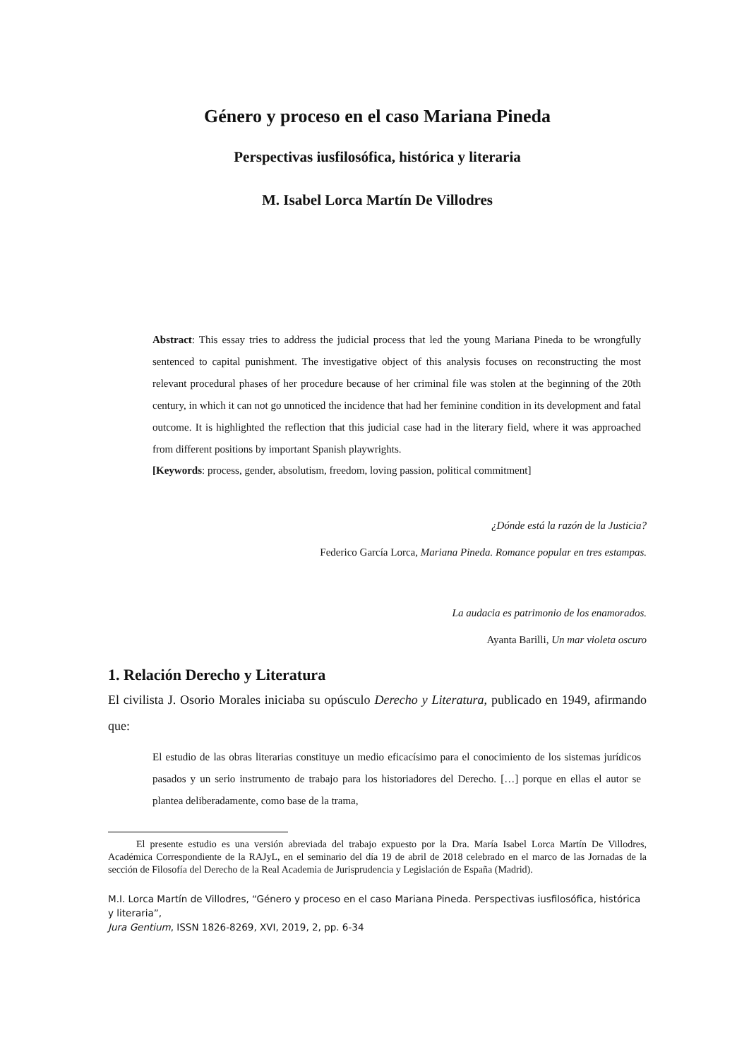Género y proceso en el caso Mariana Pineda
Perspectivas iusfilosófica, histórica y literaria
M. Isabel Lorca Martín De Villodres
Abstract: This essay tries to address the judicial process that led the young Mariana Pineda to be wrongfully sentenced to capital punishment. The investigative object of this analysis focuses on reconstructing the most relevant procedural phases of her procedure because of her criminal file was stolen at the beginning of the 20th century, in which it can not go unnoticed the incidence that had her feminine condition in its development and fatal outcome. It is highlighted the reflection that this judicial case had in the literary field, where it was approached from different positions by important Spanish playwrights.
[Keywords: process, gender, absolutism, freedom, loving passion, political commitment]
¿Dónde está la razón de la Justicia?
Federico García Lorca, Mariana Pineda. Romance popular en tres estampas.
La audacia es patrimonio de los enamorados.
Ayanta Barilli, Un mar violeta oscuro
1. Relación Derecho y Literatura
El civilista J. Osorio Morales iniciaba su opúsculo Derecho y Literatura, publicado en 1949, afirmando que:
El estudio de las obras literarias constituye un medio eficacísimo para el conocimiento de los sistemas jurídicos pasados y un serio instrumento de trabajo para los historiadores del Derecho. […] porque en ellas el autor se plantea deliberadamente, como base de la trama,
El presente estudio es una versión abreviada del trabajo expuesto por la Dra. María Isabel Lorca Martín De Villodres, Académica Correspondiente de la RAJyL, en el seminario del día 19 de abril de 2018 celebrado en el marco de las Jornadas de la sección de Filosofía del Derecho de la Real Academia de Jurisprudencia y Legislación de España (Madrid).
M.I. Lorca Martín de Villodres, “Género y proceso en el caso Mariana Pineda. Perspectivas iusfilosófica, histórica y literaria”,
Jura Gentium, ISSN 1826-8269, XVI, 2019, 2, pp. 6-34